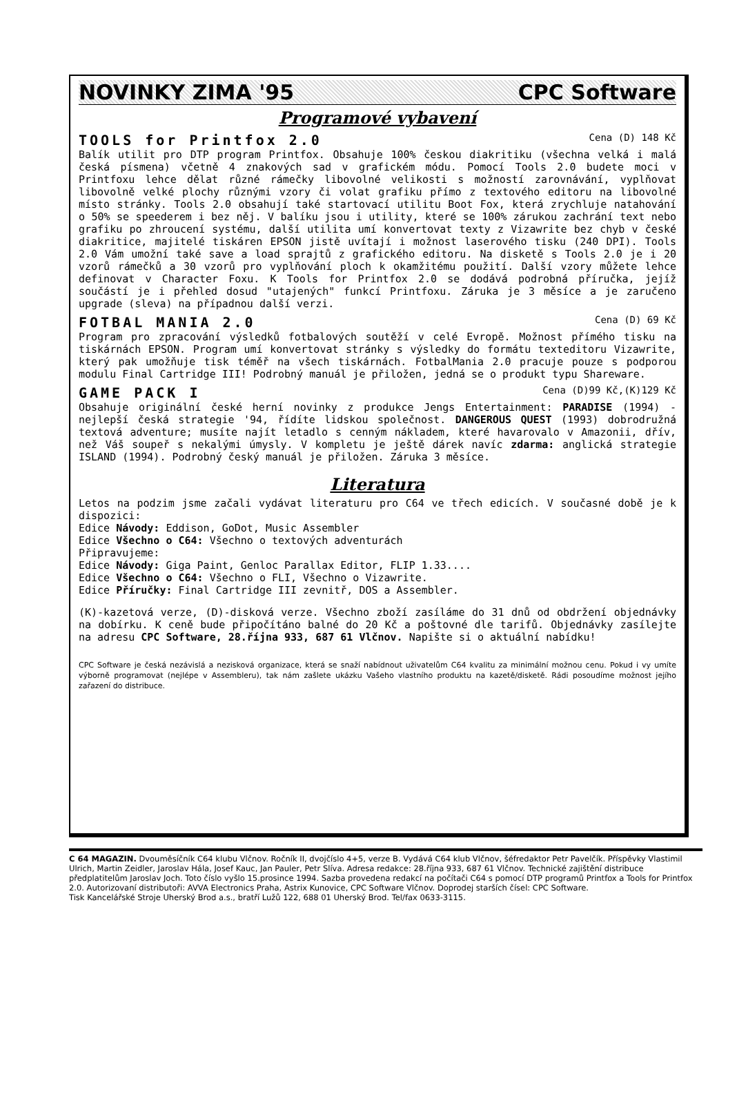NOVINKY ZIMA '95 CPC Software
Programové vybavení
TOOLS for Printfox 2.0 Cena (D) 148 Kč
Balík utilit pro DTP program Printfox. Obsahuje 100% českou diakritiku (všechna velká i malá česká písmena) včetně 4 znakových sad v grafickém módu. Pomocí Tools 2.0 budete moci v Printfoxu lehce dělat různé rámečky libovolné velikosti s možností zarovnávání, vyplňovat libovolně velké plochy různými vzory či volat grafiku přímo z textového editoru na libovolné místo stránky. Tools 2.0 obsahují také startovací utilitu Boot Fox, která zrychluje natahování o 50% se speederem i bez něj. V balíku jsou i utility, které se 100% zárukou zachrání text nebo grafiku po zhroucení systému, další utilita umí konvertovat texty z Vizawrite bez chyb v české diakritice, majitelé tiskáren EPSON jistě uvítají i možnost laserového tisku (240 DPI). Tools 2.0 Vám umožní také save a load sprajtů z grafického editoru. Na disketě s Tools 2.0 je i 20 vzorů rámečků a 30 vzorů pro vyplňování ploch k okamžitému použití. Další vzory můžete lehce definovat v Character Foxu. K Tools for Printfox 2.0 se dodává podrobná příručka, jejíž součástí je i přehled dosud "utajených" funkcí Printfoxu. Záruka je 3 měsíce a je zaručeno upgrade (sleva) na případnou další verzi.
FOTBAL MANIA 2.0 Cena (D) 69 Kč
Program pro zpracování výsledků fotbalových soutěží v celé Evropě. Možnost přímého tisku na tiskárnách EPSON. Program umí konvertovat stránky s výsledky do formátu texteditoru Vizawrite, který pak umožňuje tisk téměř na všech tiskárnách. FotbalMania 2.0 pracuje pouze s podporou modulu Final Cartridge III! Podrobný manuál je přiložen, jedná se o produkt typu Shareware.
GAME PACK I Cena (D)99 Kč,(K)129 Kč
Obsahuje originální české herní novinky z produkce Jengs Entertainment: PARADISE (1994) - nejlepší česká strategie '94, řídíte lidskou společnost. DANGEROUS QUEST (1993) dobrodružná textová adventure; musíte najít letadlo s cenným nákladem, které havarovalo v Amazonii, dřív, než Váš soupeř s nekalými úmysly. V kompletu je ještě dárek navíc zdarma: anglická strategie ISLAND (1994). Podrobný český manuál je přiložen. Záruka 3 měsíce.
Literatura
Letos na podzim jsme začali vydávat literaturu pro C64 ve třech edicích. V současné době je k dispozici:
Edice Návody: Eddison, GoDot, Music Assembler
Edice Všechno o C64: Všechno o textových adventurách
Připravujeme:
Edice Návody: Giga Paint, Genloc Parallax Editor, FLIP 1.33....
Edice Všechno o C64: Všechno o FLI, Všechno o Vizawrite.
Edice Příručky: Final Cartridge III zevnitř, DOS a Assembler.
(K)-kazetová verze, (D)-disková verze. Všechno zboží zasíláme do 31 dnů od obdržení objednávky na dobírku. K ceně bude připočítáno balné do 20 Kč a poštovné dle tarifů. Objednávky zasílejte na adresu CPC Software, 28.října 933, 687 61 Vlčnov. Napište si o aktuální nabídku!
CPC Software je česká nezávislá a nezisková organizace, která se snaží nabídnout uživatelům C64 kvalitu za minimální možnou cenu. Pokud i vy umíte výborně programovat (nejlépe v Assembleru), tak nám zašlete ukázku Vašeho vlastního produktu na kazetě/disketě. Rádi posoudíme možnost jejího zařazení do distribuce.
C 64 MAGAZIN. Dvouměsíčník C64 klubu Vlčnov. Ročník II, dvojčíslo 4+5, verze B. Vydává C64 klub Vlčnov, šéfredaktor Petr Pavelčík. Příspěvky Vlastimil Ulrich, Martin Zeidler, Jaroslav Hála, Josef Kauc, Jan Pauler, Petr Slíva. Adresa redakce: 28.října 933, 687 61 Vlčnov. Technické zajištění distribuce předplatitelům Jaroslav Joch. Toto číslo vyšlo 15.prosince 1994. Sazba provedena redakcí na počítači C64 s pomocí DTP programů Printfox a Tools for Printfox 2.0. Autorizovaní distributoři: AVVA Electronics Praha, Astrix Kunovice, CPC Software Vlčnov. Doprodej starších čísel: CPC Software.
Tisk Kancelářské Stroje Uherský Brod a.s., bratří Lužů 122, 688 01 Uherský Brod. Tel/fax 0633-3115.